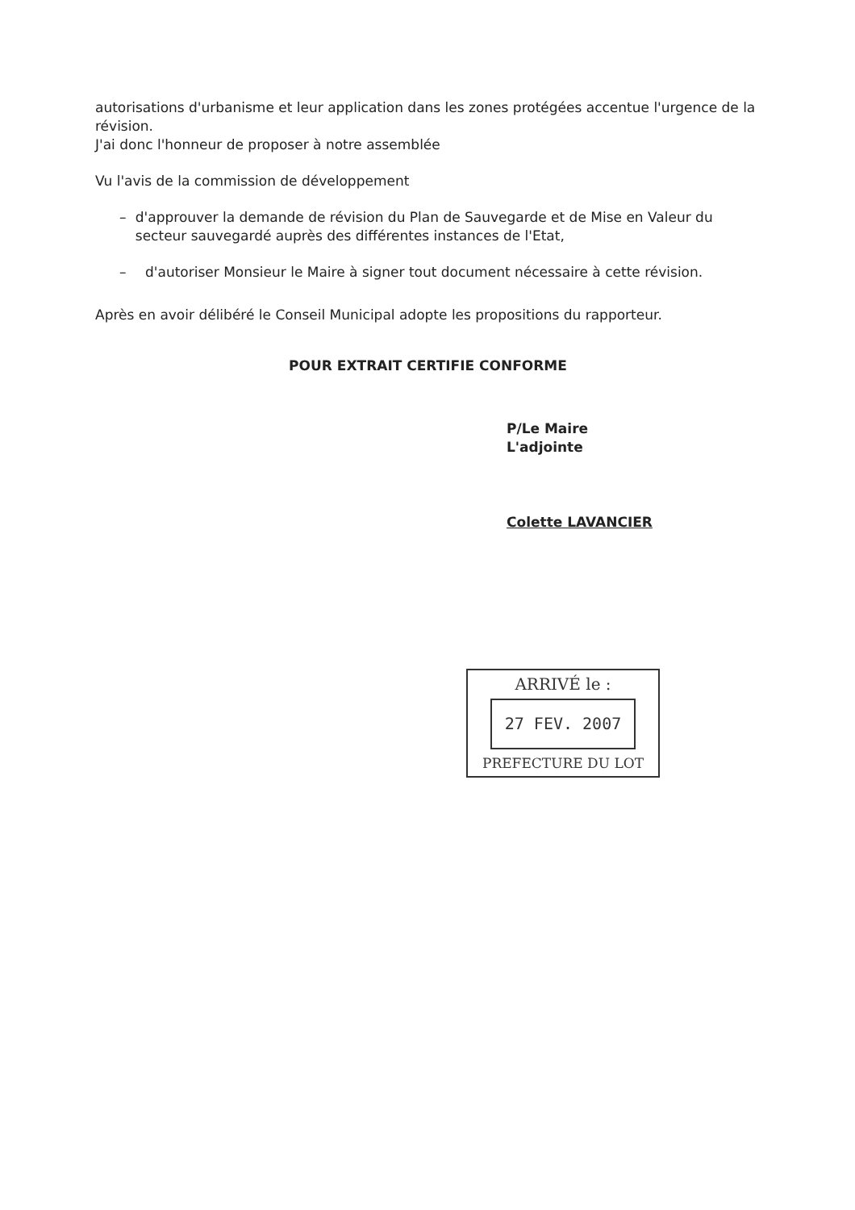autorisations d'urbanisme et leur application dans les zones protégées accentue l'urgence de la révision.
J'ai donc l'honneur de proposer à notre assemblée
Vu l'avis de la commission de développement
– d'approuver la demande de révision du Plan de Sauvegarde et de Mise en Valeur du secteur sauvegardé auprès des différentes instances de l'Etat,
– d'autoriser Monsieur le Maire à signer tout document nécessaire à cette révision.
Après en avoir délibéré le Conseil Municipal adopte les propositions du rapporteur.
POUR EXTRAIT CERTIFIE CONFORME
P/Le Maire
L'adjointe
Colette LAVANCIER
ARRIVÉ le :
27 FEV. 2007
PREFECTURE DU LOT